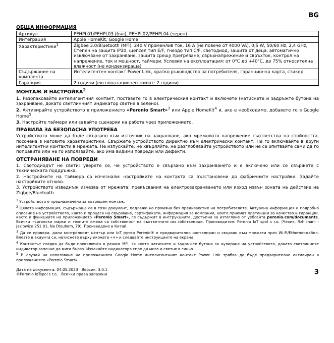BG
ОБЩА ИНФОРМАЦИЯ
| Артикул | PEHPL01/PEHPL03 (бял), PEHPL02/PEHPL04 (черен) |
| Интеграция | Apple HomeKit, Google Home |
| Характеристики<sup>1</sup> | Zigbee 3.0/Bluetooth (MFi), 240 V променлив ток, 16 A (не повече от 4000 VA), 0,5 W, 50/60 Hz, 2,4 GHz, Степен на защита IP20, щепсел тип E/F, гнездо тип C/F, светодиод, защита от деца, автоматично изключване от захранване, защита срещу прегряване, свръхнапрежение и свръхток, контрол на напрежение, ток и мощност, таймери. Условия на експлоатация: от 0°C до +40°C, до 75% относителна влажност (не кондензираща) |
| Съдържание на комплекта | Интелигентен контакт Power Link, кратко ръководство за потребителя, гаранционна карта, стикер |
| Гаранция | 2 години (експлоатационен живот: 2 години) |
МОНТАЖ И НАСТРОЙКА<sup>2</sup>
1. Разопаковайте интелигентния контакт, поставете го в електрическия контакт и включете (натиснете и задръжте бутона на захранване, докато светлинният индикатор светне в зелено).
2. Активирайте устройството в приложението «Perenio Smart»<sup>3</sup> или Apple HomeKit<sup>4</sup> и, ако е необходимо, добавете го в Google Home<sup>5</sup>.
3. Настройте таймери или задайте сценарии на работа чрез приложението.
ПРАВИЛА ЗА БЕЗОПАСНА УПОТРЕБА
Устройството може да бъде свързано към източник на захранване, ако мрежовото напрежение съответства на стойността, посочена в неговите характеристики. Свържете устройството директно към електрически контакт. Не го включвайте в други интелигентни контакти в мрежата. Не изпускайте, не хвърляйте, не разглобявайте устройството или не се опитвайте сами да го поправите или не го използвайте, ако има видими повреди или дефекти.
ОТСТРАНЯВАНЕ НА ПОВРЕДИ
1. Светодиодът не свети: уверете се, че устройството е свързано към захранването и е включено или се свържете с техническата поддръжка.
2. Настройките на таймера са изчезнали: настройките на контакта са възстановени до фабричните настройки. Задайте настройките отново.
3. Устройството изведнъж изчезва от мрежата: прекъсвания на електрозахранването или изход извън зоната на действие на Zigbee/Bluetooth.
<sup>1</sup> Устройството е предназначено за вътрешен монтаж.
<sup>2</sup> Цялата информация, съдържаща се в този документ, подлежи на промяна без предизвестие на потребителите. Актуална информация и подробно описание на устройството, както и процеса на свързване, сертификати, информация за компании, които приемат претенции за качество и гаранции, както и функциите на приложението «Perenio Smart», се съдържат в инструкциите, достъпни за изтегляне от уебсайта perenio.com/documents. Всички търговски марки и техните имена са собственост на съответните им собственици. Производител: Perenio IoT spol s r.o. (Чехия, Rzhichani - Jazlowice 251 01, Na Dlouhem, 79). Произведено в Китай.
<sup>3</sup> Да се провери, дали контролният център или IoT рутер Perenio® е предварително инсталиран и свързан към мрежата чрез Wi-Fi/Ethernet-кабел. Влезте в акаунта си, натиснете върху иконата «+» и следвайте инструкциите на екрана.
<sup>4</sup> Контактът следва да бъде превключен в режим MFi, за което натиснете и задръжте бутона за нулиране на устройството, докато светлинният индикатор започне да мига бързо. Изчакайте индикатора спре да мига и светне в синьо.
<sup>5</sup> В случай на използване на приложенията Google Home интелигентният контакт Power Link трябва да бъде предварително активиран в приложението «Perenio Smart».
Дата на документа: 04.05.2023 Версия: 3.0.1
©Perenio IoTspol s r.o. Всички права запазени
3